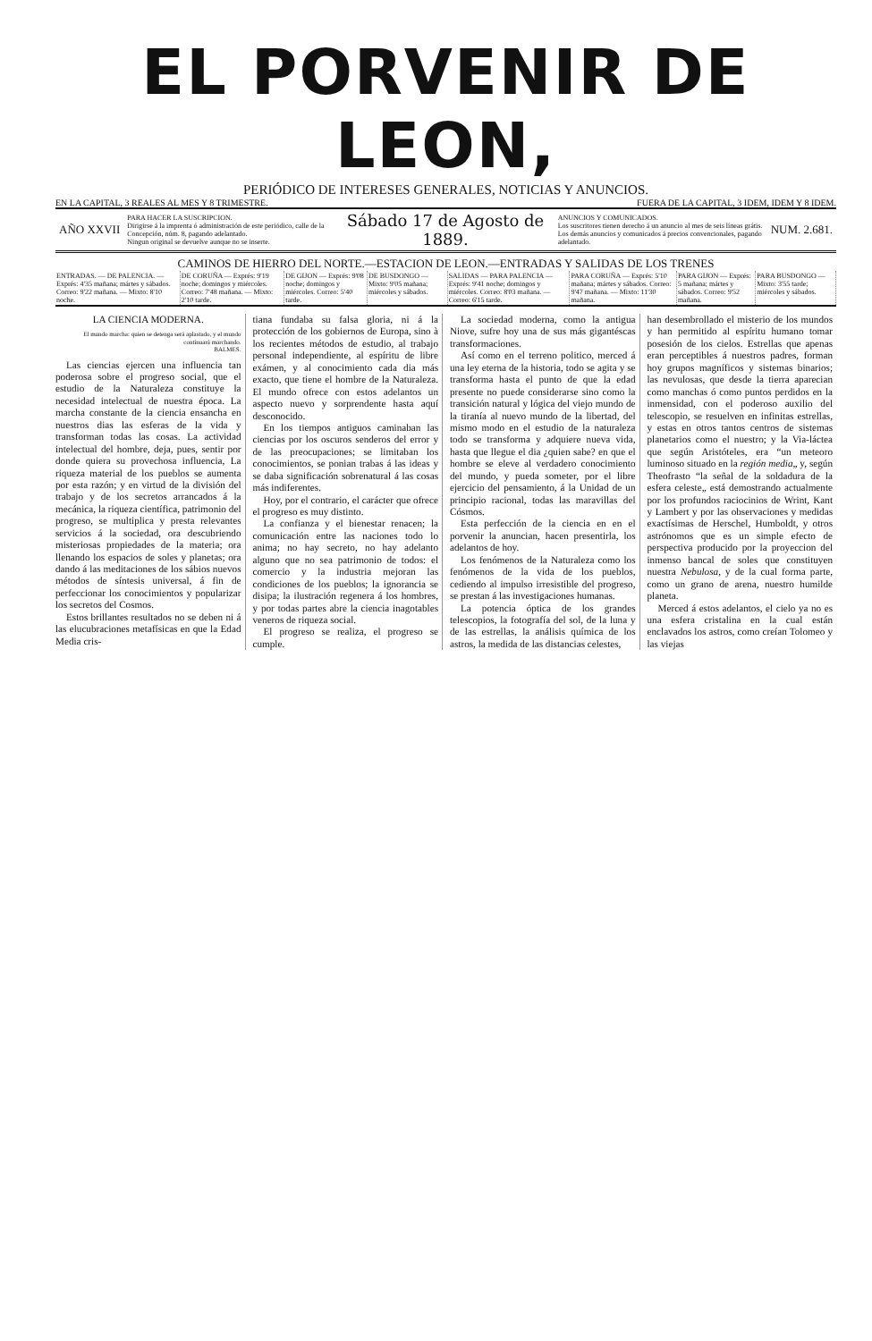EL PORVENIR DE LEON,
PERIÓDICO DE INTERESES GENERALES, NOTICIAS Y ANUNCIOS.
EN LA CAPITAL, 3 REALES AL MES Y 8 TRIMESTRE. FUERA DE LA CAPITAL, 3 IDEM, IDEM Y 8 IDEM.
AÑO XXVII
PARA HACER LA SUSCRIPCION.
Dirigirse á la imprenta ó administración de este periódico, calle de la Concepción, núm. 8, pagando adelantado.
Ningun original se devuelve aunque no se inserte.
Sábado 17 de Agosto de 1889.
ANUNCIOS Y COMUNICADOS.
Los suscritores tienen derecho á un anuncio al mes de seis líneas grátis.
Los demás anuncios y comunicados á precios convencionales, pagando adelantado.
NUM. 2.681.
CAMINOS DE HIERRO DEL NORTE.—ESTACION DE LEON.—ENTRADAS Y SALIDAS DE LOS TRENES
| ENTRADAS. — DE PALENCIA. — Exprés: 4'35 mañana; mártes y sábados. Correo: 9'22 mañana. — Mixto: 8'10 noche. | DE CORUÑA — Exprés: 9'19 noche; domingos y miércoles. Correo: 7'48 mañana. — Mixto: 2'10 tarde. | DE GIJON — Exprés: 9'08 noche; domingos y miércoles. Correo: 5'40 tarde. | DE BUSDONGO — Mixto: 9'05 mañana; miércoles y sábados. | SALIDAS — PARA PALENCIA — Exprés: 9'41 noche; domingos y miércoles. Correo: 8'03 mañana. — Correo: 6'15 tarde. | PARA CORUÑA — Exprés: 5'10 mañana; mártes y sábados. Correo: 9'47 mañana. — Mixto: 11'30 mañana. | PARA GIJON — Exprés: 5 mañana; mártes y sábados. Correo: 9'52 mañana. | PARA BUSDONGO — Mixto: 3'55 tarde; miércoles y sábados. |
LA CIENCIA MODERNA.
El mundo marcha: quien se detenga será aplastado, y el mundo continuará marchando.
BALMES.
Las ciencias ejercen una influencia tan poderosa sobre el progreso social, que el estudio de la Naturaleza constituye la necesidad intelectual de nuestra época. La marcha constante de la ciencia ensancha en nuestros dias las esferas de la vida y transforman todas las cosas. La actividad intelectual del hombre, deja, pues, sentir por donde quiera su provechosa influencia, La riqueza material de los pueblos se aumenta por esta razón; y en virtud de la división del trabajo y de los secretos arrancados á la mecánica, la riqueza científica, patrimonio del progreso, se multiplica y presta relevantes servicios á la sociedad, ora descubriendo misteriosas propiedades de la materia; ora llenando los espacios de soles y planetas; ora dando á las meditaciones de los sábios nuevos métodos de síntesis universal, á fin de perfeccionar los conocimientos y popularizar los secretos del Cosmos.
Estos brillantes resultados no se deben ni á las elucubraciones metafísicas en que la Edad Media cris-
tiana fundaba su falsa gloria, ni á la protección de los gobiernos de Europa, sino à los recientes métodos de estudio, al trabajo personal independiente, al espíritu de libre exámen, y al conocimiento cada dia más exacto, que tiene el hombre de la Naturaleza. El mundo ofrece con estos adelantos un aspecto nuevo y sorprendente hasta aquí desconocido.
En los tiempos antiguos caminaban las ciencias por los oscuros senderos del error y de las preocupaciones; se limitaban los conocimientos, se ponian trabas á las ideas y se daba significación sobrenatural á las cosas más indiferentes.
Hoy, por el contrario, el carácter que ofrece el progreso es muy distinto.
La confianza y el bienestar renacen; la comunicación entre las naciones todo lo anima; no hay secreto, no hay adelanto alguno que no sea patrimonio de todos: el comercio y la industria mejoran las condiciones de los pueblos; la ignorancia se disipa; la ilustración regenera á los hombres, y por todas partes abre la ciencia inagotables veneros de riqueza social.
El progreso se realiza, el progreso se cumple.
La sociedad moderna, como la antigua Niove, sufre hoy una de sus más gigantéscas transformaciones.
Así como en el terreno politico, merced á una ley eterna de la historia, todo se agita y se transforma hasta el punto de que la edad presente no puede considerarse sino como la transición natural y lógica del viejo mundo de la tiranía al nuevo mundo de la libertad, del mismo modo en el estudio de la naturaleza todo se transforma y adquiere nueva vida, hasta que llegue el dia ¿quien sabe? en que el hombre se eleve al verdadero conocimiento del mundo, y pueda someter, por el libre ejercicio del pensamiento, á la Unidad de un principio racional, todas las maravillas del Cósmos.
Esta perfección de la ciencia en en el porvenir la anuncian, hacen presentirla, los adelantos de hoy.
Los fenómenos de la Naturaleza como los fenómenos de la vida de los pueblos, cediendo al impulso irresistible del progreso, se prestan á las investigaciones humanas.
La potencia óptica de los grandes telescopios, la fotografía del sol, de la luna y de las estrellas, la análisis química de los astros, la medida de las distancias celestes,
han desembrollado el misterio de los mundos y han permitido al espíritu humano tomar posesión de los cielos. Estrellas que apenas eran perceptibles á nuestros padres, forman hoy grupos magníficos y sistemas binarios; las nevulosas, que desde la tierra aparecian como manchas ó como puntos perdidos en la inmensidad, con el poderoso auxilio del telescopio, se resuelven en infinitas estrellas, y estas en otros tantos centros de sistemas planetarios como el nuestro; y la Via-láctea que según Aristóteles, era “un meteoro luminoso situado en la región media„ y, según Theofrasto “la señal de la soldadura de la esfera celeste„ está demostrando actualmente por los profundos raciocinios de Wrint, Kant y Lambert y por las observaciones y medidas exactísimas de Herschel, Humboldt, y otros astrónomos que es un simple efecto de perspectiva producido por la proyeccion del inmenso bancal de soles que constituyen nuestra Nebulosa, y de la cual forma parte, como un grano de arena, nuestro humilde planeta.
Merced á estos adelantos, el cielo ya no es una esfera cristalina en la cual están enclavados los astros, como creían Tolomeo y las viejas